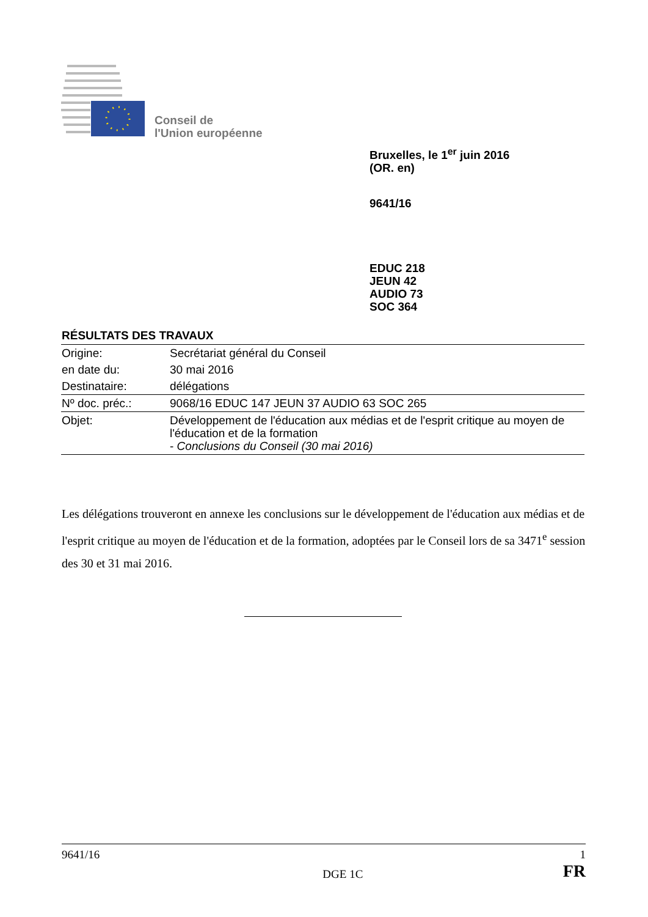Conseil de
l'Union européenne
Bruxelles, le 1<sup>er</sup> juin 2016
(OR. en)
9641/16
EDUC 218
JEUN 42
AUDIO 73
SOC 364
RÉSULTATS DES TRAVAUX
| Origine: | Secrétariat général du Conseil |
| en date du: | 30 mai 2016 |
| Destinataire: | délégations |
| Nº doc. préc.: | 9068/16 EDUC 147 JEUN 37 AUDIO 63 SOC 265 |
| Objet: | Développement de l'éducation aux médias et de l'esprit critique au moyen de l'éducation et de la formation - Conclusions du Conseil (30 mai 2016) |
Les délégations trouveront en annexe les conclusions sur le développement de l'éducation aux médias et de l'esprit critique au moyen de l'éducation et de la formation, adoptées par le Conseil lors de sa 3471<sup>e</sup> session des 30 et 31 mai 2016.
9641/16 1
DGE 1C FR